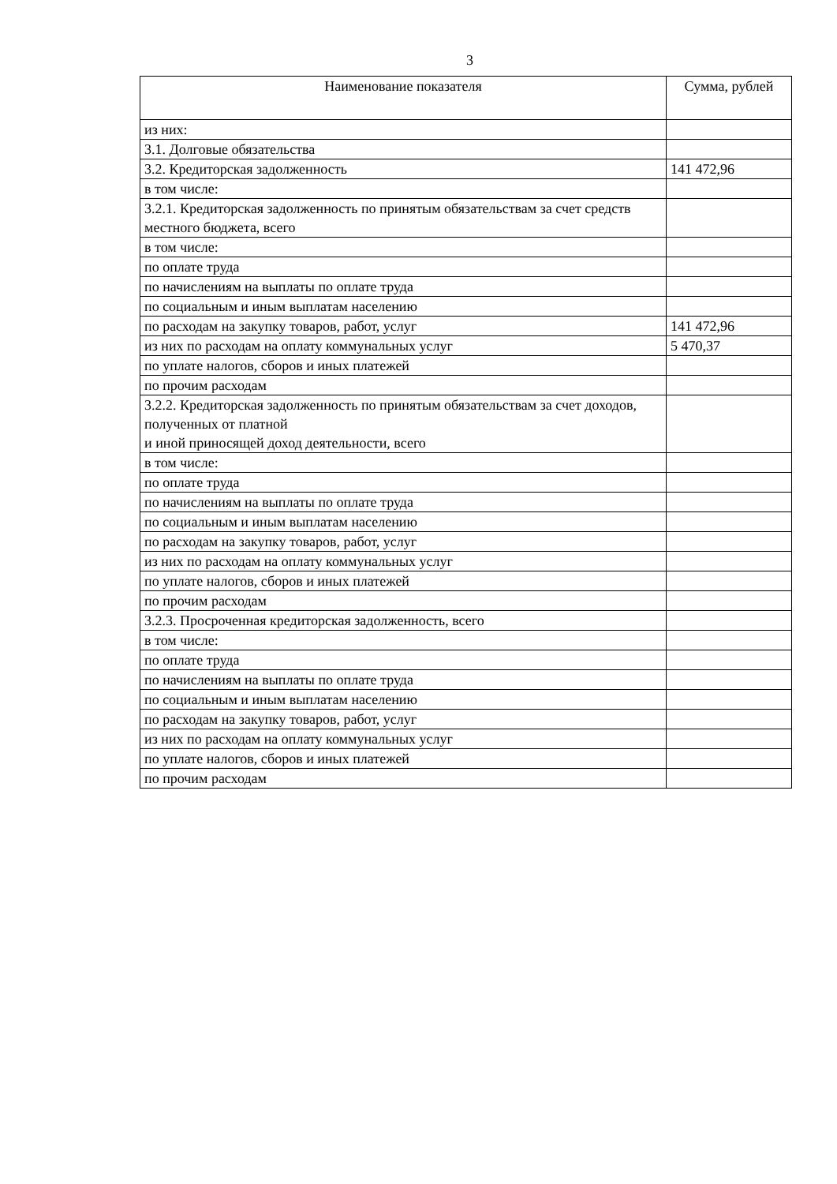3
| Наименование показателя | Сумма, рублей |
| --- | --- |
| из них: | |
| 3.1. Долговые обязательства | |
| 3.2. Кредиторская задолженность | 141 472,96 |
| в том числе: | |
| 3.2.1. Кредиторская задолженность по принятым обязательствам за счет средств местного бюджета, всего | |
| в том числе: | |
| по оплате труда | |
| по начислениям на выплаты по оплате труда | |
| по социальным и иным выплатам населению | |
| по расходам на закупку товаров, работ, услуг | 141 472,96 |
| из них по расходам на оплату коммунальных услуг | 5 470,37 |
| по уплате налогов, сборов и иных платежей | |
| по прочим расходам | |
| 3.2.2. Кредиторская задолженность по принятым обязательствам за счет доходов, полученных от платной и иной приносящей доход деятельности, всего | |
| в том числе: | |
| по оплате труда | |
| по начислениям на выплаты по оплате труда | |
| по социальным и иным выплатам населению | |
| по расходам на закупку товаров, работ, услуг | |
| из них по расходам на оплату коммунальных услуг | |
| по уплате налогов, сборов и иных платежей | |
| по прочим расходам | |
| 3.2.3. Просроченная кредиторская задолженность, всего | |
| в том числе: | |
| по оплате труда | |
| по начислениям на выплаты по оплате труда | |
| по социальным и иным выплатам населению | |
| по расходам на закупку товаров, работ, услуг | |
| из них по расходам на оплату коммунальных услуг | |
| по уплате налогов, сборов и иных платежей | |
| по прочим расходам | |